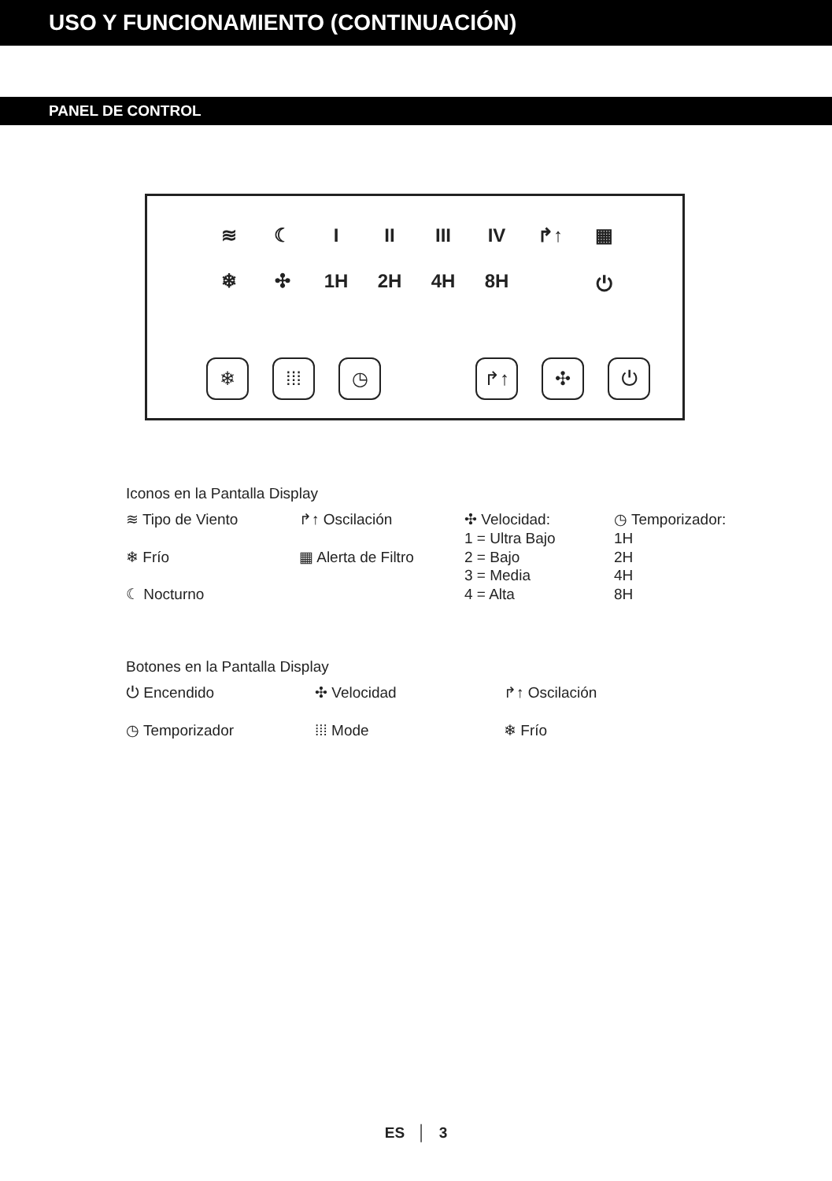USO Y FUNCIONAMIENTO (CONTINUACIÓN)
PANEL DE CONTROL
≋ ☾ I II III IV ↱↑ ▦
❄ ✣ 1H 2H 4H 8H ⏻
❄ ⁞⁞⁞ ◷ ↱↑ ✣ ⏻
Iconos en la Pantalla Display
≋ Tipo de Viento
❄ Frío
☾ Nocturno
↱↑ Oscilación
▦ Alerta de Filtro
✣ Velocidad:
1 = Ultra Bajo
2 = Bajo
3 = Media
4 = Alta
◷ Temporizador:
1H
2H
4H
8H
Botones en la Pantalla Display
⏻ Encendido
◷ Temporizador
✣ Velocidad
⁞⁞⁞ Mode
↱↑ Oscilación
❄ Frío
ES │ 3